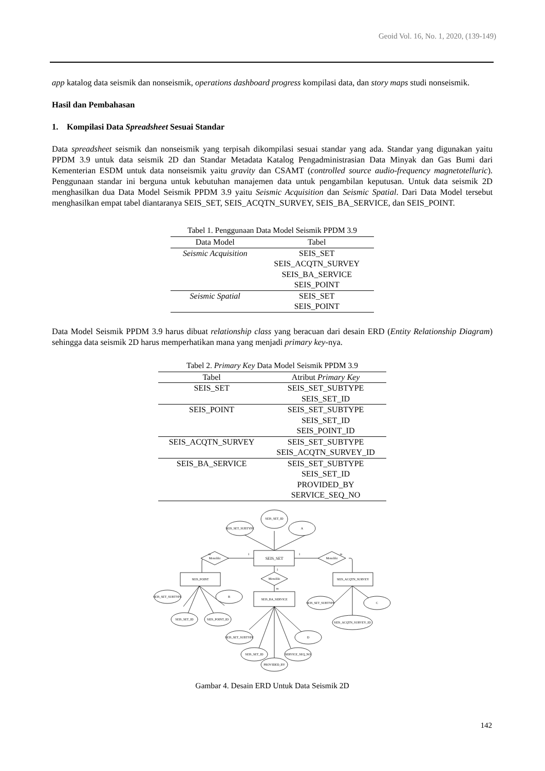Geoid Vol. 16, No. 1, 2020, (139-149)
app katalog data seismik dan nonseismik, operations dashboard progress kompilasi data, dan story maps studi nonseismik.
Hasil dan Pembahasan
1. Kompilasi Data Spreadsheet Sesuai Standar
Data spreadsheet seismik dan nonseismik yang terpisah dikompilasi sesuai standar yang ada. Standar yang digunakan yaitu PPDM 3.9 untuk data seismik 2D dan Standar Metadata Katalog Pengadministrasian Data Minyak dan Gas Bumi dari Kementerian ESDM untuk data nonseismik yaitu gravity dan CSAMT (controlled source audio-frequency magnetotelluric). Penggunaan standar ini berguna untuk kebutuhan manajemen data untuk pengambilan keputusan. Untuk data seismik 2D menghasilkan dua Data Model Seismik PPDM 3.9 yaitu Seismic Acquisition dan Seismic Spatial. Dari Data Model tersebut menghasilkan empat tabel diantaranya SEIS_SET, SEIS_ACQTN_SURVEY, SEIS_BA_SERVICE, dan SEIS_POINT.
Tabel 1. Penggunaan Data Model Seismik PPDM 3.9
| Data Model | Tabel |
| --- | --- |
| Seismic Acquisition | SEIS_SET SEIS_ACQTN_SURVEY SEIS_BA_SERVICE SEIS_POINT |
| Seismic Spatial | SEIS_SET SEIS_POINT |
Data Model Seismik PPDM 3.9 harus dibuat relationship class yang beracuan dari desain ERD (Entity Relationship Diagram) sehingga data seismik 2D harus memperhatikan mana yang menjadi primary key-nya.
Tabel 2. Primary Key Data Model Seismik PPDM 3.9
| Tabel | Atribut Primary Key |
| --- | --- |
| SEIS_SET | SEIS_SET_SUBTYPE SEIS_SET_ID |
| SEIS_POINT | SEIS_SET_SUBTYPE SEIS_SET_ID SEIS_POINT_ID |
| SEIS_ACQTN_SURVEY | SEIS_SET_SUBTYPE SEIS_ACQTN_SURVEY_ID |
| SEIS_BA_SERVICE | SEIS_SET_SUBTYPE SEIS_SET_ID PROVIDED_BY SERVICE_SEQ_NO |
SEIS_SET_ID
SEIS_SET_SUBTYPE
A
SEIS_SET
Memiliki
Memiliki
Memiliki
m
1
1
m
1
m
SEIS_POINT
SEIS_ACQTN_SURVEY
SEIS_BA_SERVICE
SEIS_SET_SUBTYPE
B
SEIS_SET_ID
SEIS_POINT_ID
SEIS_SET_SUBTYPE
C
SEIS_ACQTN_SURVEY_ID
SEIS_SET_SUBTYPE
D
SEIS_SET_ID
SERVICE_SEQ_NO
PROVIDED_BY
Gambar 4. Desain ERD Untuk Data Seismik 2D
142